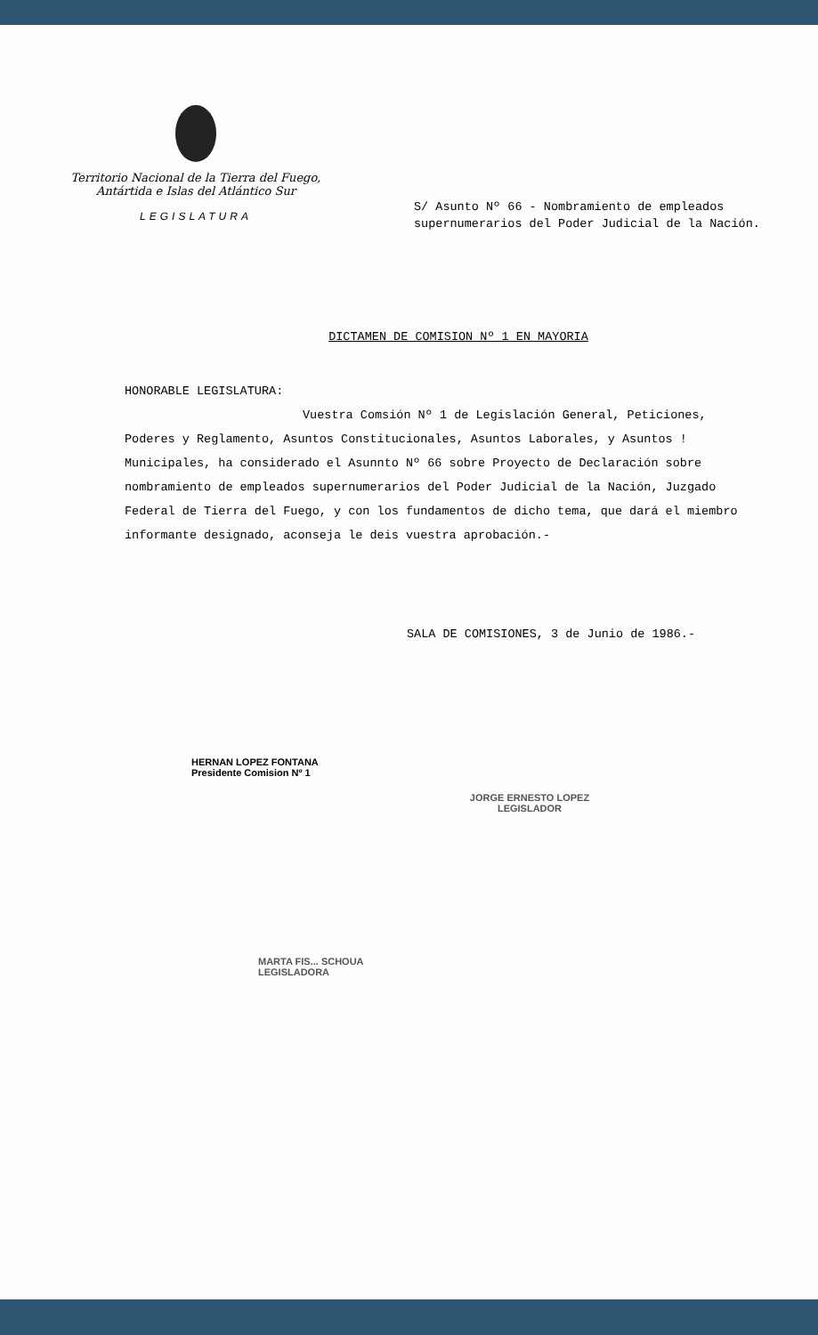Territorio Nacional de la Tierra del Fuego,
Antártida e Islas del Atlántico Sur
LEGISLATURA
S/ Asunto Nº 66 - Nombramiento de empleados supernumerarios del Poder Judicial de la Nación.
DICTAMEN DE COMISION Nº 1 EN MAYORIA
HONORABLE LEGISLATURA:
Vuestra Comsión Nº 1 de Legislación General, Peticiones,
Poderes y Reglamento, Asuntos Constitucionales, Asuntos Laborales, y Asuntos ! Municipales, ha considerado el Asunnto Nº 66 sobre Proyecto de Declaración sobre nombramiento de empleados supernumerarios del Poder Judicial de la Nación, Juzgado Federal de Tierra del Fuego, y con los fundamentos de dicho tema, que dará el miembro informante designado, aconseja le deis vuestra aprobación.-
SALA DE COMISIONES, 3 de Junio de 1986.-
HERNAN LOPEZ FONTANA
Presidente Comision Nº 1
JORGE ERNESTO LOPEZ
LEGISLADOR
MARTA FIS... SCHOUA
LEGISLADORA